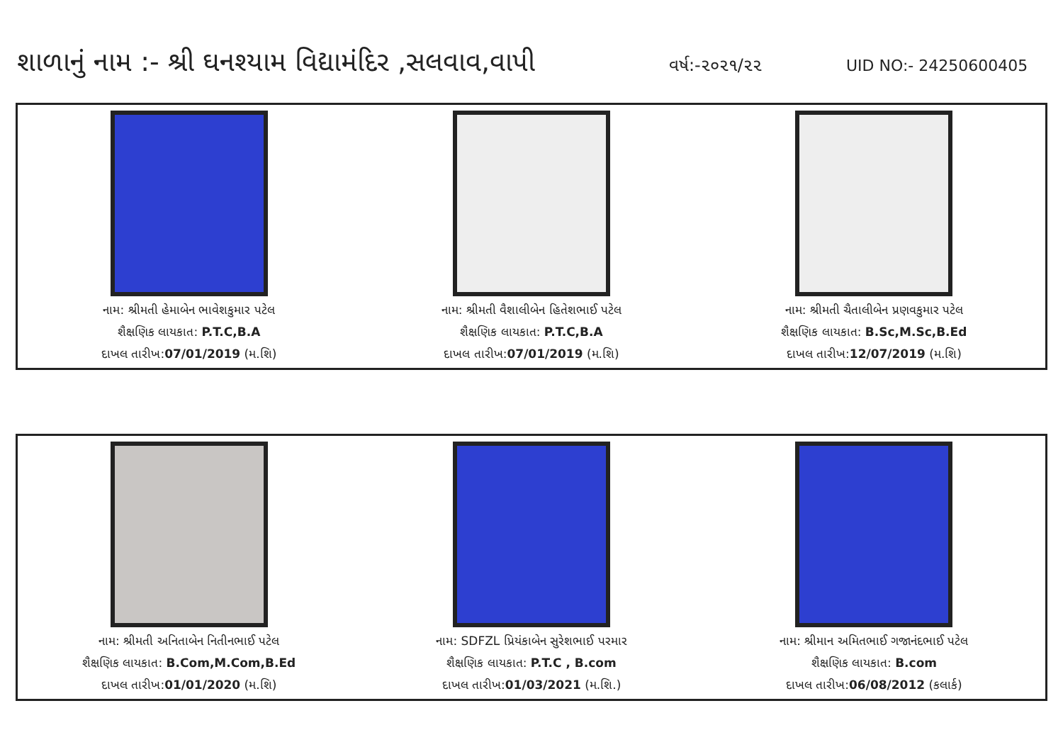શાળાનું નામ :- શ્રી ઘનશ્યામ વિદ્યામંદિર ,સલવાવ,વાપી
વર્ષ:-૨૦૨૧/૨૨ UID NO:- 24250600405
નામ: શ્રીમતી હેમાબેન ભાવેશકુમાર પટેલ
શૈક્ષણિક લાયકાત: P.T.C,B.A
દાખલ તારીખ:07/01/2019 (મ.શિ)
નામ: શ્રીમતી વૈશાલીબેન હિતેશભાઈ પટેલ
શૈક્ષણિક લાયકાત: P.T.C,B.A
દાખલ તારીખ:07/01/2019 (મ.શિ)
નામ: શ્રીમતી ચૈતાલીબેન પ્રણવકુમાર પટેલ
શૈક્ષણિક લાયકાત: B.Sc,M.Sc,B.Ed
દાખલ તારીખ:12/07/2019 (મ.શિ)
નામ: શ્રીમતી અનિતાબેન નિતીનભાઈ પટેલ
શૈક્ષણિક લાયકાત: B.Com,M.Com,B.Ed
દાખલ તારીખ:01/01/2020 (મ.શિ)
નામ: SDFZL પ્રિયંકાબેન સુરેશભાઈ પરમાર
શૈક્ષણિક લાયકાત: P.T.C , B.com
દાખલ તારીખ:01/03/2021 (મ.શિ.)
નામ: શ્રીમાન અમિતભાઈ ગજાનંદભાઈ પટેલ
શૈક્ષણિક લાયકાત: B.com
દાખલ તારીખ:06/08/2012 (કલાર્ક)